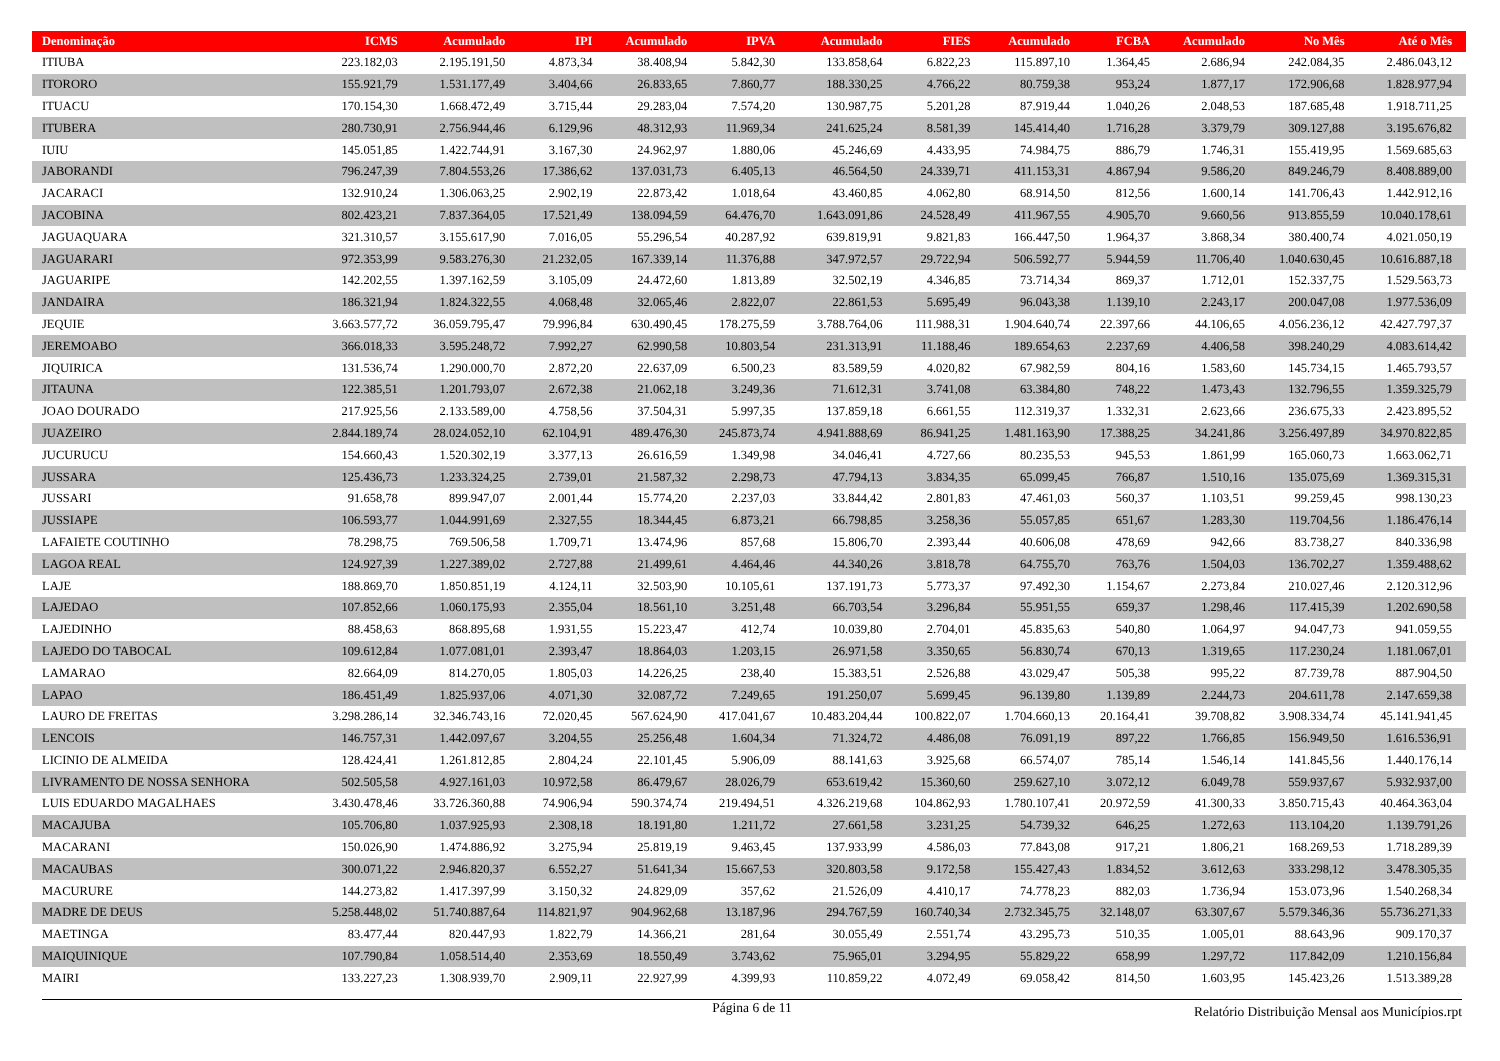| Denominação | ICMS | Acumulado | IPI | Acumulado | IPVA | Acumulado | FIES | Acumulado | FCBA | Acumulado | No Mês | Até o Mês |
| --- | --- | --- | --- | --- | --- | --- | --- | --- | --- | --- | --- | --- |
| ITIUBA | 223.182,03 | 2.195.191,50 | 4.873,34 | 38.408,94 | 5.842,30 | 133.858,64 | 6.822,23 | 115.897,10 | 1.364,45 | 2.686,94 | 242.084,35 | 2.486.043,12 |
| ITORORO | 155.921,79 | 1.531.177,49 | 3.404,66 | 26.833,65 | 7.860,77 | 188.330,25 | 4.766,22 | 80.759,38 | 953,24 | 1.877,17 | 172.906,68 | 1.828.977,94 |
| ITUACU | 170.154,30 | 1.668.472,49 | 3.715,44 | 29.283,04 | 7.574,20 | 130.987,75 | 5.201,28 | 87.919,44 | 1.040,26 | 2.048,53 | 187.685,48 | 1.918.711,25 |
| ITUBERA | 280.730,91 | 2.756.944,46 | 6.129,96 | 48.312,93 | 11.969,34 | 241.625,24 | 8.581,39 | 145.414,40 | 1.716,28 | 3.379,79 | 309.127,88 | 3.195.676,82 |
| IUIU | 145.051,85 | 1.422.744,91 | 3.167,30 | 24.962,97 | 1.880,06 | 45.246,69 | 4.433,95 | 74.984,75 | 886,79 | 1.746,31 | 155.419,95 | 1.569.685,63 |
| JABORANDI | 796.247,39 | 7.804.553,26 | 17.386,62 | 137.031,73 | 6.405,13 | 46.564,50 | 24.339,71 | 411.153,31 | 4.867,94 | 9.586,20 | 849.246,79 | 8.408.889,00 |
| JACARACI | 132.910,24 | 1.306.063,25 | 2.902,19 | 22.873,42 | 1.018,64 | 43.460,85 | 4.062,80 | 68.914,50 | 812,56 | 1.600,14 | 141.706,43 | 1.442.912,16 |
| JACOBINA | 802.423,21 | 7.837.364,05 | 17.521,49 | 138.094,59 | 64.476,70 | 1.643.091,86 | 24.528,49 | 411.967,55 | 4.905,70 | 9.660,56 | 913.855,59 | 10.040.178,61 |
| JAGUAQUARA | 321.310,57 | 3.155.617,90 | 7.016,05 | 55.296,54 | 40.287,92 | 639.819,91 | 9.821,83 | 166.447,50 | 1.964,37 | 3.868,34 | 380.400,74 | 4.021.050,19 |
| JAGUARARI | 972.353,99 | 9.583.276,30 | 21.232,05 | 167.339,14 | 11.376,88 | 347.972,57 | 29.722,94 | 506.592,77 | 5.944,59 | 11.706,40 | 1.040.630,45 | 10.616.887,18 |
| JAGUARIPE | 142.202,55 | 1.397.162,59 | 3.105,09 | 24.472,60 | 1.813,89 | 32.502,19 | 4.346,85 | 73.714,34 | 869,37 | 1.712,01 | 152.337,75 | 1.529.563,73 |
| JANDAIRA | 186.321,94 | 1.824.322,55 | 4.068,48 | 32.065,46 | 2.822,07 | 22.861,53 | 5.695,49 | 96.043,38 | 1.139,10 | 2.243,17 | 200.047,08 | 1.977.536,09 |
| JEQUIE | 3.663.577,72 | 36.059.795,47 | 79.996,84 | 630.490,45 | 178.275,59 | 3.788.764,06 | 111.988,31 | 1.904.640,74 | 22.397,66 | 44.106,65 | 4.056.236,12 | 42.427.797,37 |
| JEREMOABO | 366.018,33 | 3.595.248,72 | 7.992,27 | 62.990,58 | 10.803,54 | 231.313,91 | 11.188,46 | 189.654,63 | 2.237,69 | 4.406,58 | 398.240,29 | 4.083.614,42 |
| JIQUIRICA | 131.536,74 | 1.290.000,70 | 2.872,20 | 22.637,09 | 6.500,23 | 83.589,59 | 4.020,82 | 67.982,59 | 804,16 | 1.583,60 | 145.734,15 | 1.465.793,57 |
| JITAUNA | 122.385,51 | 1.201.793,07 | 2.672,38 | 21.062,18 | 3.249,36 | 71.612,31 | 3.741,08 | 63.384,80 | 748,22 | 1.473,43 | 132.796,55 | 1.359.325,79 |
| JOAO DOURADO | 217.925,56 | 2.133.589,00 | 4.758,56 | 37.504,31 | 5.997,35 | 137.859,18 | 6.661,55 | 112.319,37 | 1.332,31 | 2.623,66 | 236.675,33 | 2.423.895,52 |
| JUAZEIRO | 2.844.189,74 | 28.024.052,10 | 62.104,91 | 489.476,30 | 245.873,74 | 4.941.888,69 | 86.941,25 | 1.481.163,90 | 17.388,25 | 34.241,86 | 3.256.497,89 | 34.970.822,85 |
| JUCURUCU | 154.660,43 | 1.520.302,19 | 3.377,13 | 26.616,59 | 1.349,98 | 34.046,41 | 4.727,66 | 80.235,53 | 945,53 | 1.861,99 | 165.060,73 | 1.663.062,71 |
| JUSSARA | 125.436,73 | 1.233.324,25 | 2.739,01 | 21.587,32 | 2.298,73 | 47.794,13 | 3.834,35 | 65.099,45 | 766,87 | 1.510,16 | 135.075,69 | 1.369.315,31 |
| JUSSARI | 91.658,78 | 899.947,07 | 2.001,44 | 15.774,20 | 2.237,03 | 33.844,42 | 2.801,83 | 47.461,03 | 560,37 | 1.103,51 | 99.259,45 | 998.130,23 |
| JUSSIAPE | 106.593,77 | 1.044.991,69 | 2.327,55 | 18.344,45 | 6.873,21 | 66.798,85 | 3.258,36 | 55.057,85 | 651,67 | 1.283,30 | 119.704,56 | 1.186.476,14 |
| LAFAIETE COUTINHO | 78.298,75 | 769.506,58 | 1.709,71 | 13.474,96 | 857,68 | 15.806,70 | 2.393,44 | 40.606,08 | 478,69 | 942,66 | 83.738,27 | 840.336,98 |
| LAGOA REAL | 124.927,39 | 1.227.389,02 | 2.727,88 | 21.499,61 | 4.464,46 | 44.340,26 | 3.818,78 | 64.755,70 | 763,76 | 1.504,03 | 136.702,27 | 1.359.488,62 |
| LAJE | 188.869,70 | 1.850.851,19 | 4.124,11 | 32.503,90 | 10.105,61 | 137.191,73 | 5.773,37 | 97.492,30 | 1.154,67 | 2.273,84 | 210.027,46 | 2.120.312,96 |
| LAJEDAO | 107.852,66 | 1.060.175,93 | 2.355,04 | 18.561,10 | 3.251,48 | 66.703,54 | 3.296,84 | 55.951,55 | 659,37 | 1.298,46 | 117.415,39 | 1.202.690,58 |
| LAJEDINHO | 88.458,63 | 868.895,68 | 1.931,55 | 15.223,47 | 412,74 | 10.039,80 | 2.704,01 | 45.835,63 | 540,80 | 1.064,97 | 94.047,73 | 941.059,55 |
| LAJEDO DO TABOCAL | 109.612,84 | 1.077.081,01 | 2.393,47 | 18.864,03 | 1.203,15 | 26.971,58 | 3.350,65 | 56.830,74 | 670,13 | 1.319,65 | 117.230,24 | 1.181.067,01 |
| LAMARAO | 82.664,09 | 814.270,05 | 1.805,03 | 14.226,25 | 238,40 | 15.383,51 | 2.526,88 | 43.029,47 | 505,38 | 995,22 | 87.739,78 | 887.904,50 |
| LAPAO | 186.451,49 | 1.825.937,06 | 4.071,30 | 32.087,72 | 7.249,65 | 191.250,07 | 5.699,45 | 96.139,80 | 1.139,89 | 2.244,73 | 204.611,78 | 2.147.659,38 |
| LAURO DE FREITAS | 3.298.286,14 | 32.346.743,16 | 72.020,45 | 567.624,90 | 417.041,67 | 10.483.204,44 | 100.822,07 | 1.704.660,13 | 20.164,41 | 39.708,82 | 3.908.334,74 | 45.141.941,45 |
| LENCOIS | 146.757,31 | 1.442.097,67 | 3.204,55 | 25.256,48 | 1.604,34 | 71.324,72 | 4.486,08 | 76.091,19 | 897,22 | 1.766,85 | 156.949,50 | 1.616.536,91 |
| LICINIO DE ALMEIDA | 128.424,41 | 1.261.812,85 | 2.804,24 | 22.101,45 | 5.906,09 | 88.141,63 | 3.925,68 | 66.574,07 | 785,14 | 1.546,14 | 141.845,56 | 1.440.176,14 |
| LIVRAMENTO DE NOSSA SENHORA | 502.505,58 | 4.927.161,03 | 10.972,58 | 86.479,67 | 28.026,79 | 653.619,42 | 15.360,60 | 259.627,10 | 3.072,12 | 6.049,78 | 559.937,67 | 5.932.937,00 |
| LUIS EDUARDO MAGALHAES | 3.430.478,46 | 33.726.360,88 | 74.906,94 | 590.374,74 | 219.494,51 | 4.326.219,68 | 104.862,93 | 1.780.107,41 | 20.972,59 | 41.300,33 | 3.850.715,43 | 40.464.363,04 |
| MACAJUBA | 105.706,80 | 1.037.925,93 | 2.308,18 | 18.191,80 | 1.211,72 | 27.661,58 | 3.231,25 | 54.739,32 | 646,25 | 1.272,63 | 113.104,20 | 1.139.791,26 |
| MACARANI | 150.026,90 | 1.474.886,92 | 3.275,94 | 25.819,19 | 9.463,45 | 137.933,99 | 4.586,03 | 77.843,08 | 917,21 | 1.806,21 | 168.269,53 | 1.718.289,39 |
| MACAUBAS | 300.071,22 | 2.946.820,37 | 6.552,27 | 51.641,34 | 15.667,53 | 320.803,58 | 9.172,58 | 155.427,43 | 1.834,52 | 3.612,63 | 333.298,12 | 3.478.305,35 |
| MACURURE | 144.273,82 | 1.417.397,99 | 3.150,32 | 24.829,09 | 357,62 | 21.526,09 | 4.410,17 | 74.778,23 | 882,03 | 1.736,94 | 153.073,96 | 1.540.268,34 |
| MADRE DE DEUS | 5.258.448,02 | 51.740.887,64 | 114.821,97 | 904.962,68 | 13.187,96 | 294.767,59 | 160.740,34 | 2.732.345,75 | 32.148,07 | 63.307,67 | 5.579.346,36 | 55.736.271,33 |
| MAETINGA | 83.477,44 | 820.447,93 | 1.822,79 | 14.366,21 | 281,64 | 30.055,49 | 2.551,74 | 43.295,73 | 510,35 | 1.005,01 | 88.643,96 | 909.170,37 |
| MAIQUINIQUE | 107.790,84 | 1.058.514,40 | 2.353,69 | 18.550,49 | 3.743,62 | 75.965,01 | 3.294,95 | 55.829,22 | 658,99 | 1.297,72 | 117.842,09 | 1.210.156,84 |
| MAIRI | 133.227,23 | 1.308.939,70 | 2.909,11 | 22.927,99 | 4.399,93 | 110.859,22 | 4.072,49 | 69.058,42 | 814,50 | 1.603,95 | 145.423,26 | 1.513.389,28 |
Página 6 de 11
Relatório Distribuição Mensal aos Municípios.rpt